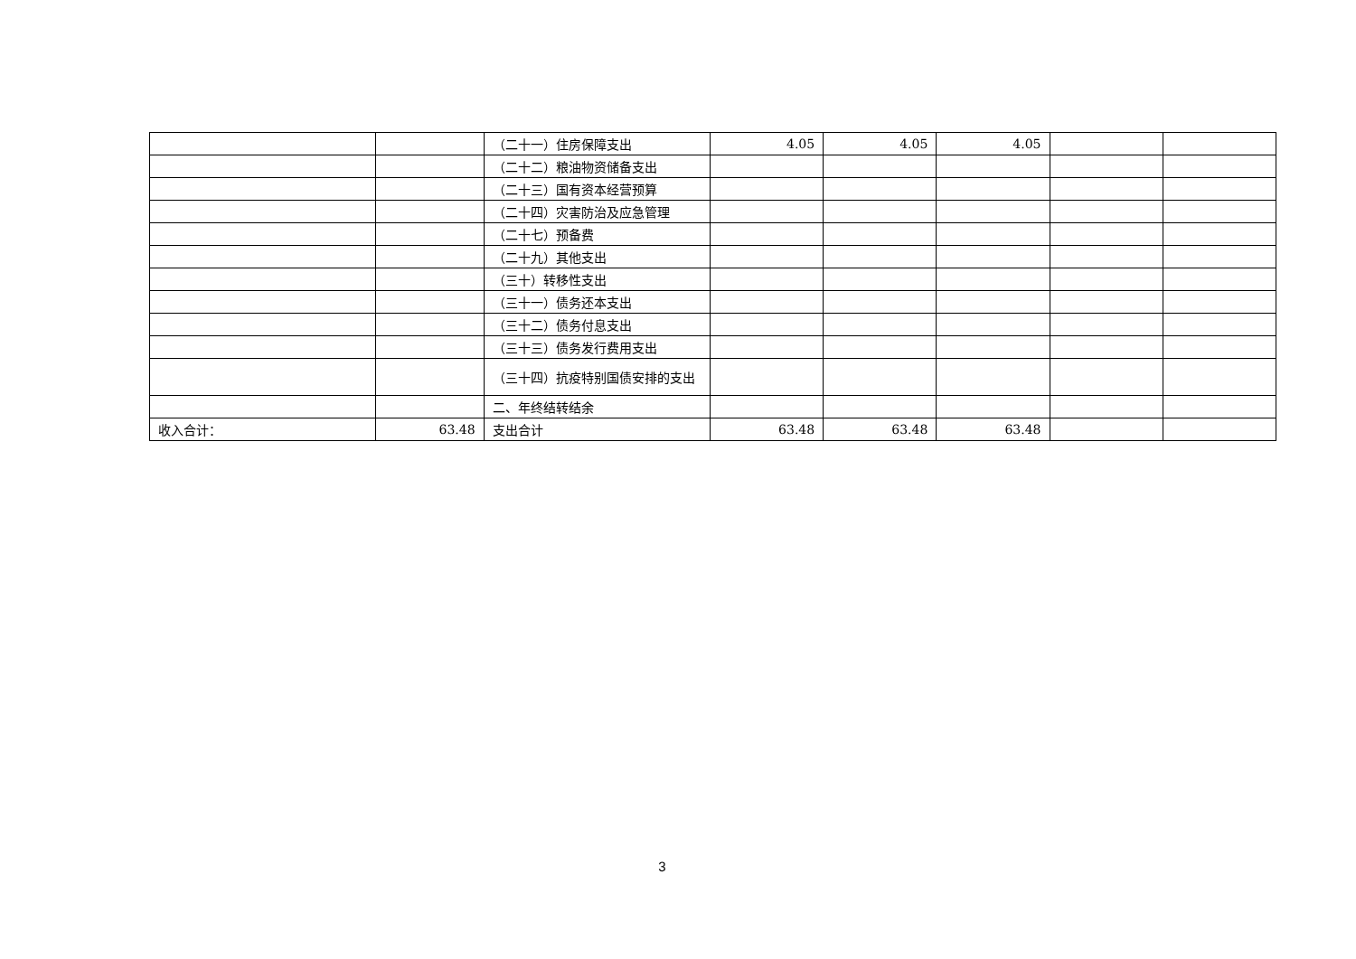| | | （二十一）住房保障支出 | 4.05 | 4.05 | 4.05 | | |
| | | （二十二）粮油物资储备支出 | | | | | |
| | | （二十三）国有资本经营预算 | | | | | |
| | | （二十四）灾害防治及应急管理 | | | | | |
| | | （二十七）预备费 | | | | | |
| | | （二十九）其他支出 | | | | | |
| | | （三十）转移性支出 | | | | | |
| | | （三十一）债务还本支出 | | | | | |
| | | （三十二）债务付息支出 | | | | | |
| | | （三十三）债务发行费用支出 | | | | | |
| | | （三十四）抗疫特别国债安排的支出 | | | | | |
| | | 二、年终结转结余 | | | | | |
| 收入合计： | 63.48 | 支出合计 | 63.48 | 63.48 | 63.48 | | |
3